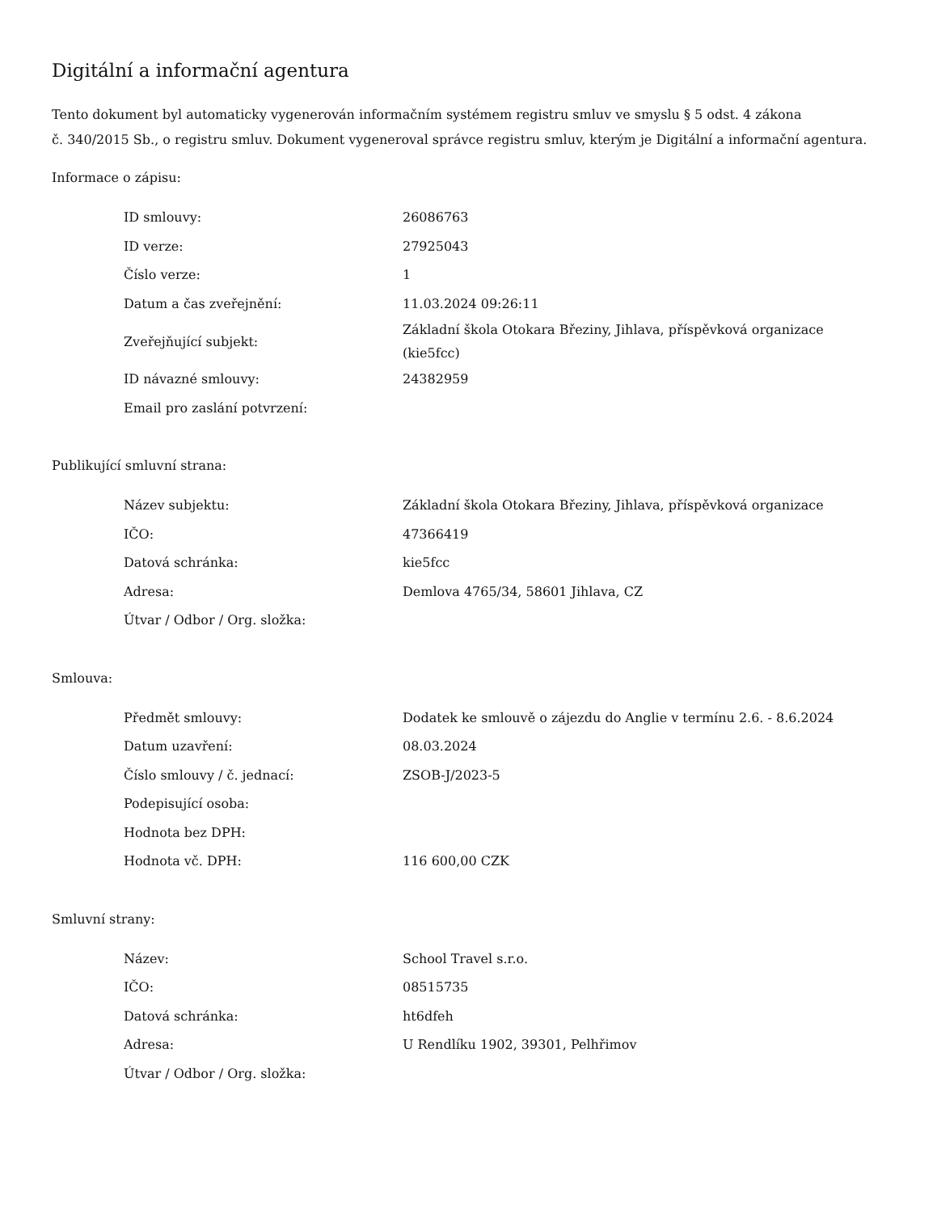Digitální a informační agentura
Tento dokument byl automaticky vygenerován informačním systémem registru smluv ve smyslu § 5 odst. 4 zákona
č. 340/2015 Sb., o registru smluv. Dokument vygeneroval správce registru smluv, kterým je Digitální a informační agentura.
Informace o zápisu:
| ID smlouvy: | 26086763 |
| ID verze: | 27925043 |
| Číslo verze: | 1 |
| Datum a čas zveřejnění: | 11.03.2024 09:26:11 |
| Zveřejňující subjekt: | Základní škola Otokara Březiny, Jihlava, příspěvková organizace (kie5fcc) |
| ID návazné smlouvy: | 24382959 |
| Email pro zaslání potvrzení: | |
Publikující smluvní strana:
| Název subjektu: | Základní škola Otokara Březiny, Jihlava, příspěvková organizace |
| IČO: | 47366419 |
| Datová schránka: | kie5fcc |
| Adresa: | Demlova 4765/34, 58601 Jihlava, CZ |
| Útvar / Odbor / Org. složka: | |
Smlouva:
| Předmět smlouvy: | Dodatek ke smlouvě o zájezdu do Anglie v termínu 2.6. - 8.6.2024 |
| Datum uzavření: | 08.03.2024 |
| Číslo smlouvy / č. jednací: | ZSOB-J/2023-5 |
| Podepisující osoba: | |
| Hodnota bez DPH: | |
| Hodnota vč. DPH: | 116 600,00 CZK |
Smluvní strany:
| Název: | School Travel s.r.o. |
| IČO: | 08515735 |
| Datová schránka: | ht6dfeh |
| Adresa: | U Rendlíku 1902, 39301, Pelhřimov |
| Útvar / Odbor / Org. složka: | |